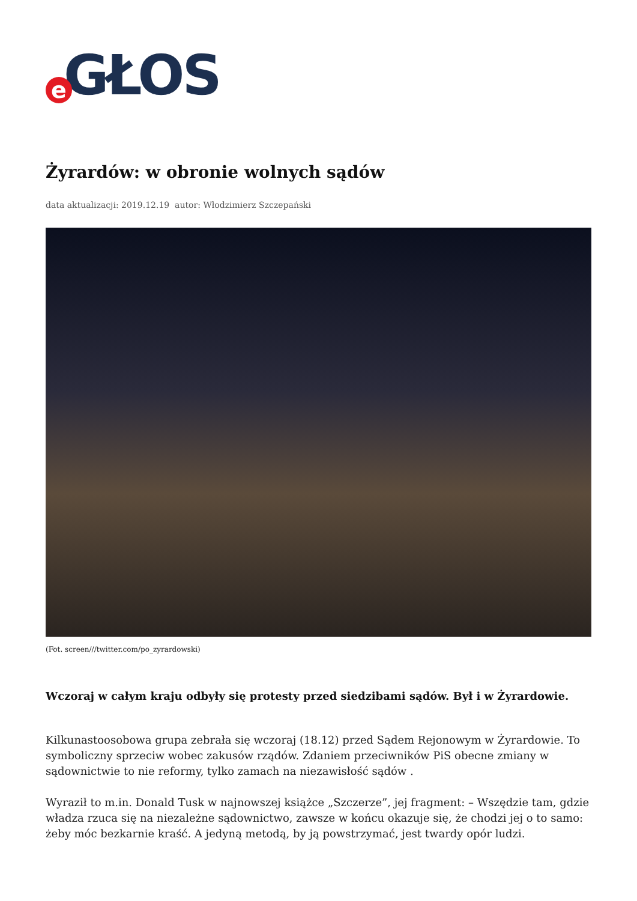e GŁOS
Żyrardów: w obronie wolnych sądów
data aktualizacji: 2019.12.19 autor: Włodzimierz Szczepański
(Fot. screen///twitter.com/po_zyrardowski)
Wczoraj w całym kraju odbyły się protesty przed siedzibami sądów. Był i w Żyrardowie.
Kilkunastoosobowa grupa zebrała się wczoraj (18.12) przed Sądem Rejonowym w Żyrardowie. To symboliczny sprzeciw wobec zakusów rządów. Zdaniem przeciwników PiS obecne zmiany w sądownictwie to nie reformy, tylko zamach na niezawisłość sądów .
Wyraził to m.in. Donald Tusk w najnowszej książce „Szczerze”, jej fragment: – Wszędzie tam, gdzie władza rzuca się na niezależne sądownictwo, zawsze w końcu okazuje się, że chodzi jej o to samo: żeby móc bezkarnie kraść. A jedyną metodą, by ją powstrzymać, jest twardy opór ludzi.